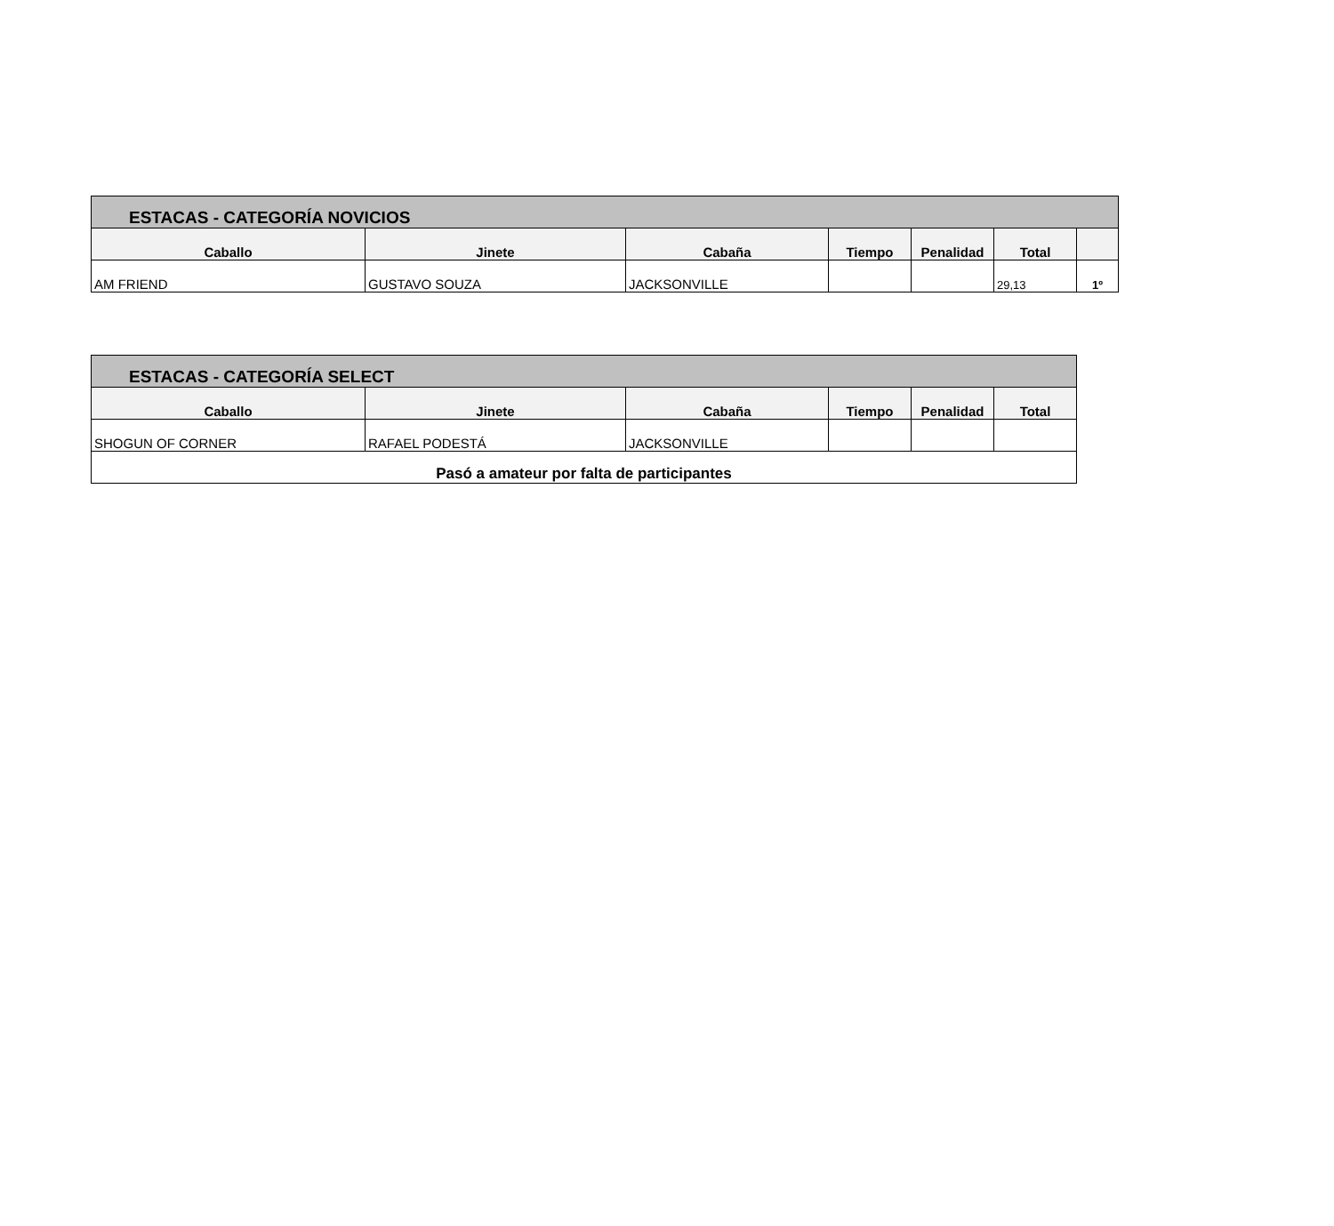| ESTACAS - CATEGORÍA NOVICIOS | | | | | | |
| --- | --- | --- | --- | --- | --- | --- |
| Caballo | Jinete | Cabaña | Tiempo | Penalidad | Total | |
| AM FRIEND | GUSTAVO SOUZA | JACKSONVILLE | | | 29,13 | 1º |
| ESTACAS - CATEGORÍA SELECT | | | | | |
| --- | --- | --- | --- | --- | --- |
| Caballo | Jinete | Cabaña | Tiempo | Penalidad | Total |
| SHOGUN OF CORNER | RAFAEL PODESTÁ | JACKSONVILLE | | | |
| Pasó a amateur por falta de participantes | | | | | |